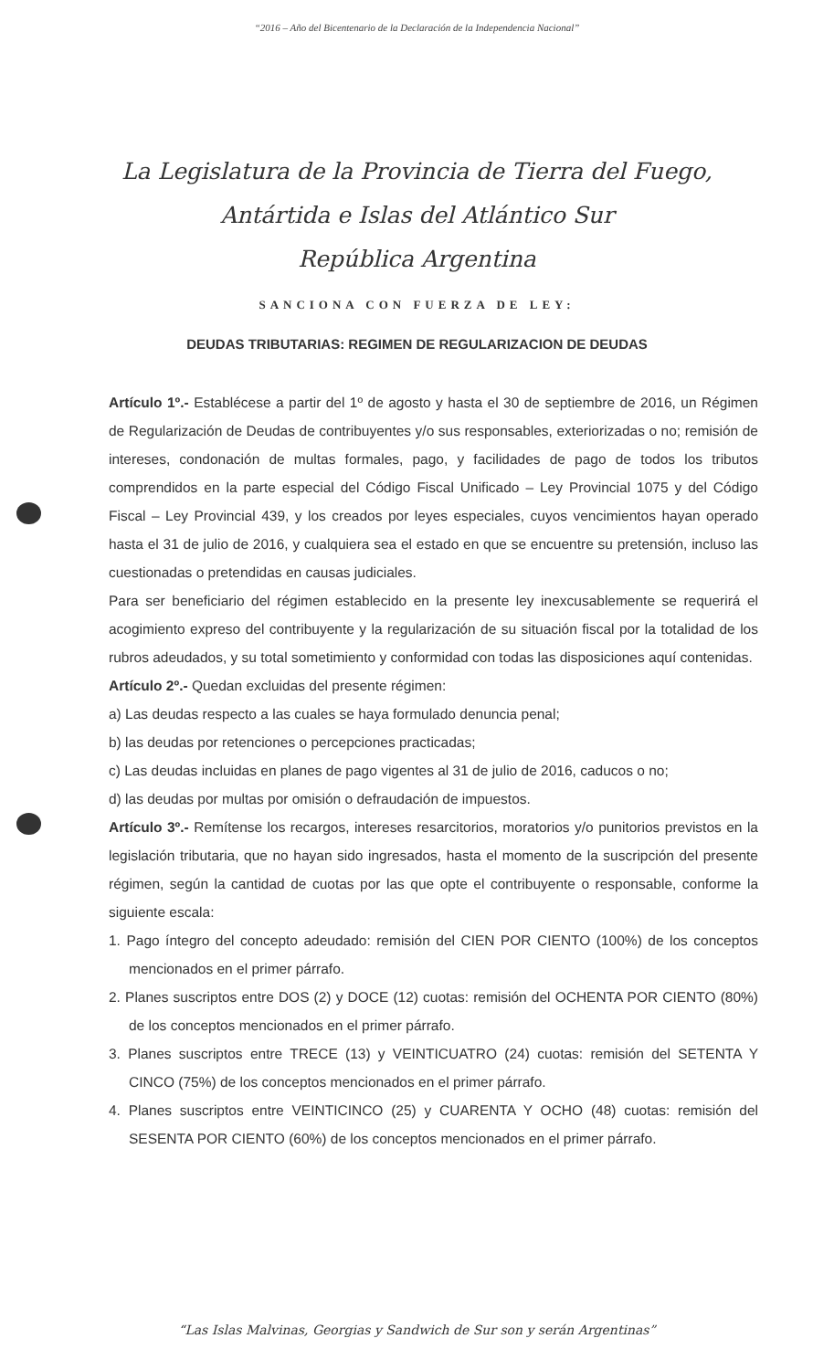“2016 – Año del Bicentenario de la Declaración de la Independencia Nacional”
La Legislatura de la Provincia de Tierra del Fuego,
Antártida e Islas del Atlántico Sur
República Argentina
SANCIONA CON FUERZA DE LEY:
DEUDAS TRIBUTARIAS: REGIMEN DE REGULARIZACION DE DEUDAS
Artículo 1º.- Establécese a partir del 1º de agosto y hasta el 30 de septiembre de 2016, un Régimen de Regularización de Deudas de contribuyentes y/o sus responsables, exteriorizadas o no; remisión de intereses, condonación de multas formales, pago, y facilidades de pago de todos los tributos comprendidos en la parte especial del Código Fiscal Unificado – Ley Provincial 1075 y del Código Fiscal – Ley Provincial 439, y los creados por leyes especiales, cuyos vencimientos hayan operado hasta el 31 de julio de 2016, y cualquiera sea el estado en que se encuentre su pretensión, incluso las cuestionadas o pretendidas en causas judiciales.
Para ser beneficiario del régimen establecido en la presente ley inexcusablemente se requerirá el acogimiento expreso del contribuyente y la regularización de su situación fiscal por la totalidad de los rubros adeudados, y su total sometimiento y conformidad con todas las disposiciones aquí contenidas.
Artículo 2º.- Quedan excluidas del presente régimen:
a) Las deudas respecto a las cuales se haya formulado denuncia penal;
b) las deudas por retenciones o percepciones practicadas;
c) Las deudas incluidas en planes de pago vigentes al 31 de julio de 2016, caducos o no;
d) las deudas por multas por omisión o defraudación de impuestos.
Artículo 3º.- Remítense los recargos, intereses resarcitorios, moratorios y/o punitorios previstos en la legislación tributaria, que no hayan sido ingresados, hasta el momento de la suscripción del presente régimen, según la cantidad de cuotas por las que opte el contribuyente o responsable, conforme la siguiente escala:
1. Pago íntegro del concepto adeudado: remisión del CIEN POR CIENTO (100%) de los conceptos mencionados en el primer párrafo.
2. Planes suscriptos entre DOS (2) y DOCE (12) cuotas: remisión del OCHENTA POR CIENTO (80%) de los conceptos mencionados en el primer párrafo.
3. Planes suscriptos entre TRECE (13) y VEINTICUATRO (24) cuotas: remisión del SETENTA Y CINCO (75%) de los conceptos mencionados en el primer párrafo.
4. Planes suscriptos entre VEINTICINCO (25) y CUARENTA Y OCHO (48) cuotas: remisión del SESENTA POR CIENTO (60%) de los conceptos mencionados en el primer párrafo.
“Las Islas Malvinas, Georgias y Sandwich de Sur son y serán Argentinas”